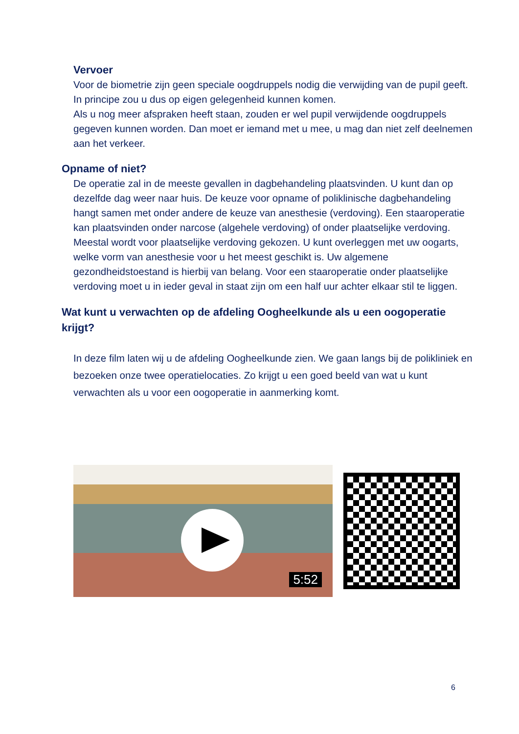Vervoer
Voor de biometrie zijn geen speciale oogdruppels nodig die verwijding van de pupil geeft. In principe zou u dus op eigen gelegenheid kunnen komen.
Als u nog meer afspraken heeft staan, zouden er wel pupil verwijdende oogdruppels gegeven kunnen worden. Dan moet er iemand met u mee, u mag dan niet zelf deelnemen aan het verkeer.
Opname of niet?
De operatie zal in de meeste gevallen in dagbehandeling plaatsvinden. U kunt dan op dezelfde dag weer naar huis. De keuze voor opname of poliklinische dagbehandeling hangt samen met onder andere de keuze van anesthesie (verdoving). Een staaroperatie kan plaatsvinden onder narcose (algehele verdoving) of onder plaatselijke verdoving. Meestal wordt voor plaatselijke verdoving gekozen. U kunt overleggen met uw oogarts, welke vorm van anesthesie voor u het meest geschikt is. Uw algemene gezondheidstoestand is hierbij van belang. Voor een staaroperatie onder plaatselijke verdoving moet u in ieder geval in staat zijn om een half uur achter elkaar stil te liggen.
Wat kunt u verwachten op de afdeling Oogheelkunde als u een oogoperatie krijgt?
In deze film laten wij u de afdeling Oogheelkunde zien. We gaan langs bij de polikliniek en bezoeken onze twee operatielocaties. Zo krijgt u een goed beeld van wat u kunt verwachten als u voor een oogoperatie in aanmerking komt.
5:52
6